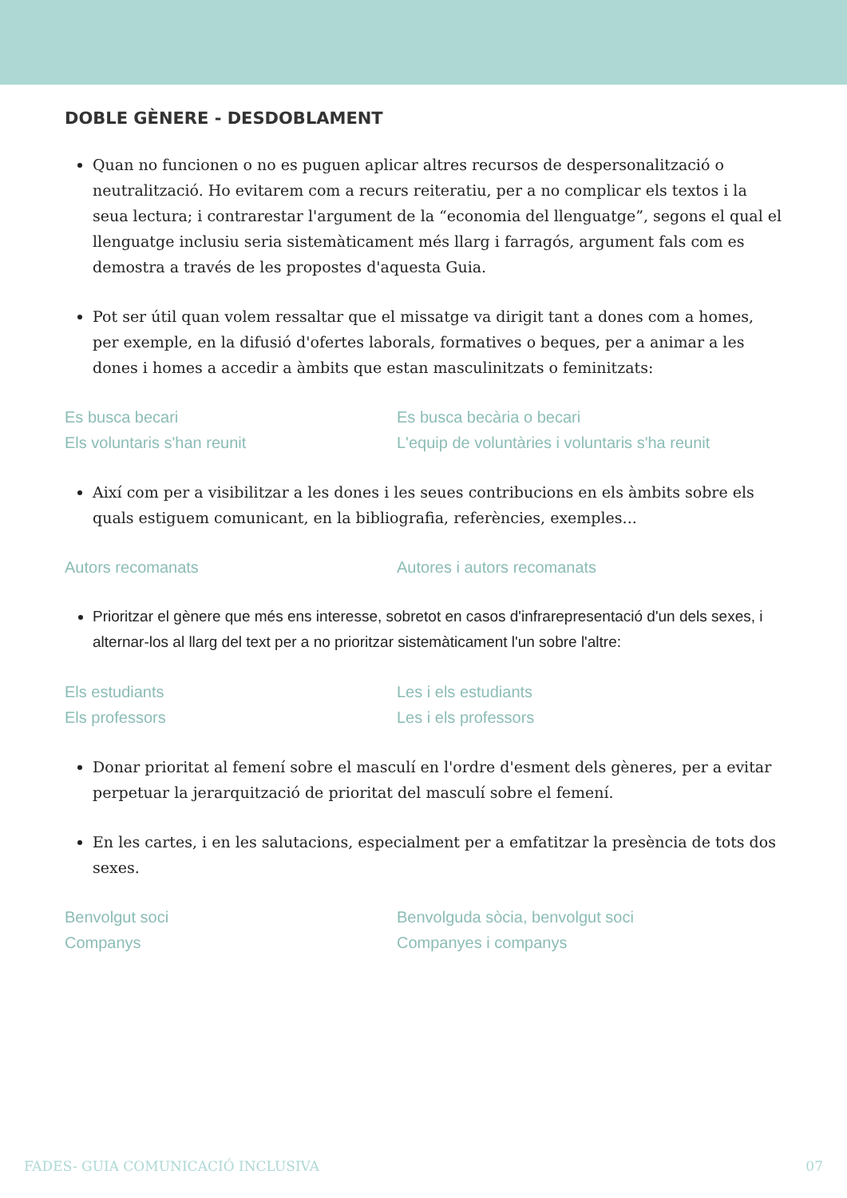DOBLE GÈNERE - DESDOBLAMENT
Quan no funcionen o no es puguen aplicar altres recursos de despersonalització o neutralització. Ho evitarem com a recurs reiteratiu, per a no complicar els textos i la seua lectura; i contrarestar l'argument de la “economia del llenguatge”, segons el qual el llenguatge inclusiu seria sistemàticament més llarg i farragós, argument fals com es demostra a través de les propostes d'aquesta Guia.
Pot ser útil quan volem ressaltar que el missatge va dirigit tant a dones com a homes, per exemple, en la difusió d'ofertes laborals, formatives o beques, per a animar a les dones i homes a accedir a àmbits que estan masculinitzats o feminitzats:
Es busca becari
Els voluntaris s'han reunit
Es busca becària o becari
L'equip de voluntàries i voluntaris s'ha reunit
Així com per a visibilitzar a les dones i les seues contribucions en els àmbits sobre els quals estiguem comunicant, en la bibliografia, referències, exemples...
Autors recomanats Autores i autors recomanats
Prioritzar el gènere que més ens interesse, sobretot en casos d'infrarepresentació d'un dels sexes, i alternar-los al llarg del text per a no prioritzar sistemàticament l'un sobre l'altre:
Els estudiants
Els professors
Les i els estudiants
Les i els professors
Donar prioritat al femení sobre el masculí en l'ordre d'esment dels gèneres, per a evitar perpetuar la jerarquització de prioritat del masculí sobre el femení.
En les cartes, i en les salutacions, especialment per a emfatitzar la presència de tots dos sexes.
Benvolgut soci
Companys
Benvolguda sòcia, benvolgut soci
Companyes i companys
FADES- GUIA COMUNICACIÓ INCLUSIVA 07